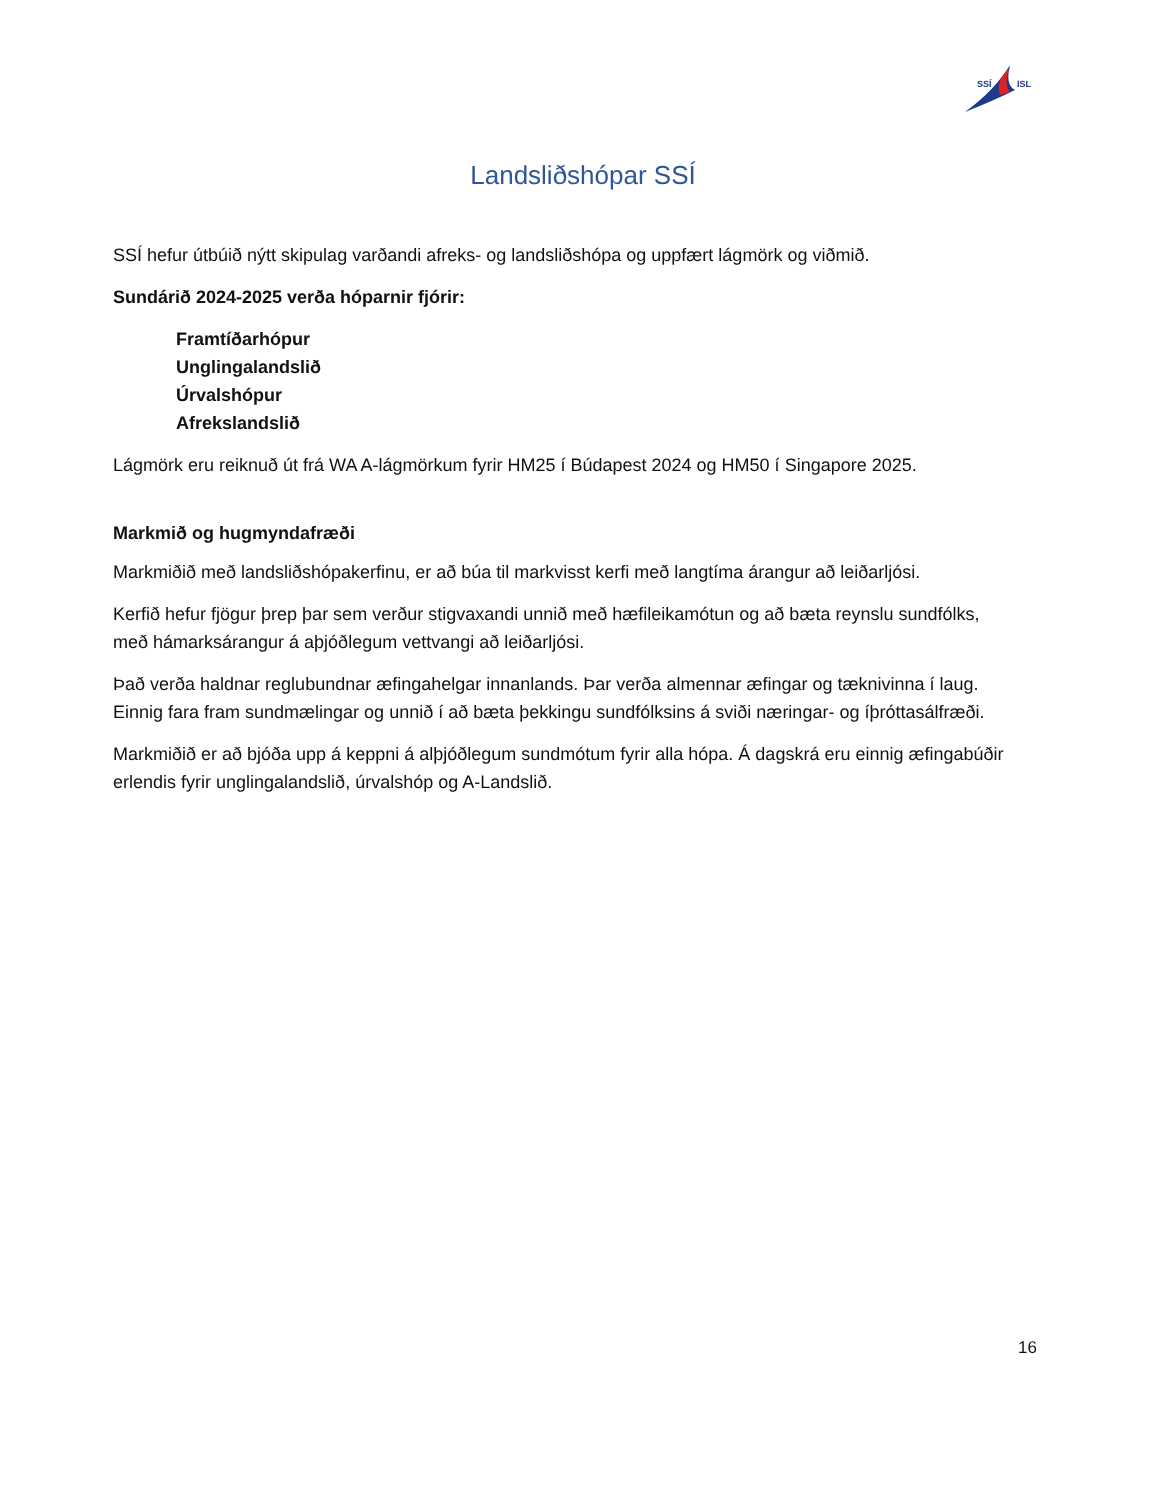SSÍ
ISL
Landsliðshópar SSÍ
SSÍ hefur útbúið nýtt skipulag varðandi afreks- og landsliðshópa og uppfært lágmörk og viðmið.
Sundárið 2024-2025 verða hóparnir fjórir:
Framtíðarhópur
Unglingalandslið
Úrvalshópur
Afrekslandslið
Lágmörk eru reiknuð út frá WA A-lágmörkum fyrir HM25 í Búdapest 2024 og HM50 í Singapore 2025.
Markmið og hugmyndafræði
Markmiðið með landsliðshópakerfinu, er að búa til markvisst kerfi með langtíma árangur að leiðarljósi.
Kerfið hefur fjögur þrep þar sem verður stigvaxandi unnið með hæfileikamótun og að bæta reynslu sundfólks, með hámarksárangur á aþjóðlegum vettvangi að leiðarljósi.
Það verða haldnar reglubundnar æfingahelgar innanlands. Þar verða almennar æfingar og tæknivinna í laug. Einnig fara fram sundmælingar og unnið í að bæta þekkingu sundfólksins á sviði næringar- og íþróttasálfræði.
Markmiðið er að bjóða upp á keppni á alþjóðlegum sundmótum fyrir alla hópa. Á dagskrá eru einnig æfingabúðir erlendis fyrir unglingalandslið, úrvalshóp og A-Landslið.
16